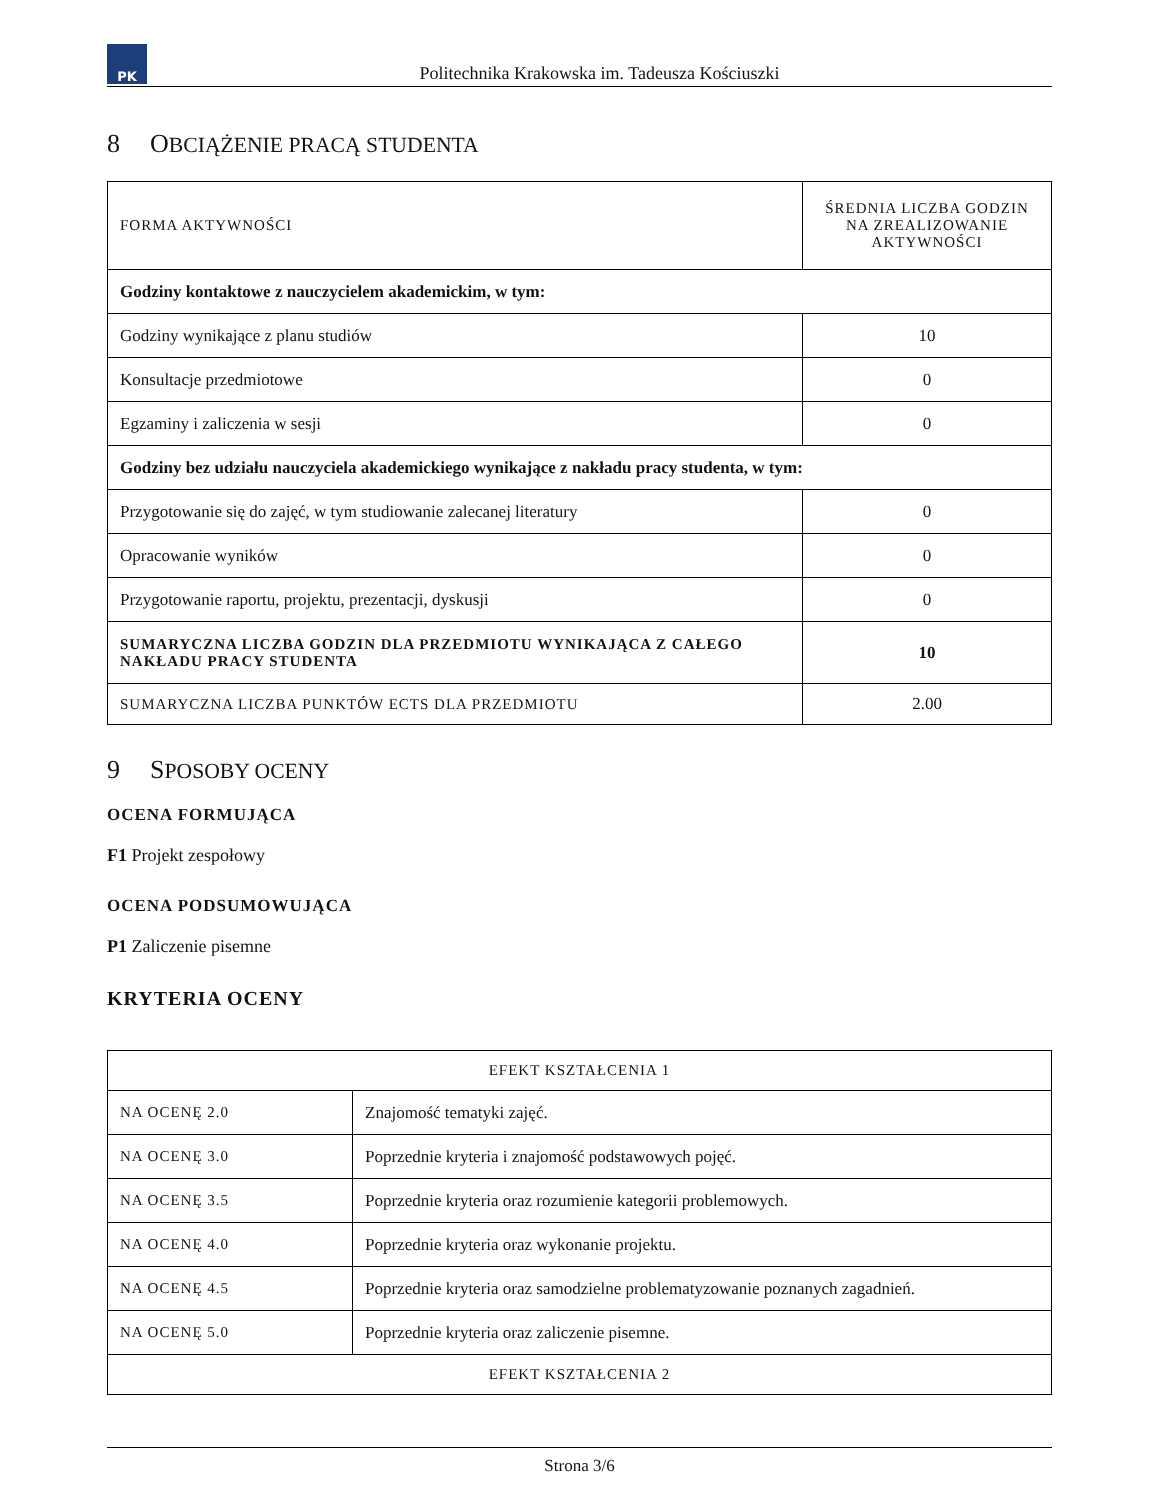PK
Politechnika Krakowska im. Tadeusza Kościuszki
8 OBCIĄŻENIE PRACĄ STUDENTA
| FORMA AKTYWNOŚCI | ŚREDNIA LICZBA GODZIN NA ZREALIZOWANIE AKTYWNOŚCI |
| --- | --- |
| Godziny kontaktowe z nauczycielem akademickim, w tym: | |
| Godziny wynikające z planu studiów | 10 |
| Konsultacje przedmiotowe | 0 |
| Egzaminy i zaliczenia w sesji | 0 |
| Godziny bez udziału nauczyciela akademickiego wynikające z nakładu pracy studenta, w tym: | |
| Przygotowanie się do zajęć, w tym studiowanie zalecanej literatury | 0 |
| Opracowanie wyników | 0 |
| Przygotowanie raportu, projektu, prezentacji, dyskusji | 0 |
| SUMARYCZNA LICZBA GODZIN DLA PRZEDMIOTU WYNIKAJĄCA Z CAŁEGO NAKŁADU PRACY STUDENTA | 10 |
| SUMARYCZNA LICZBA PUNKTÓW ECTS DLA PRZEDMIOTU | 2.00 |
9 SPOSOBY OCENY
OCENA FORMUJĄCA
F1 Projekt zespołowy
OCENA PODSUMOWUJĄCA
P1 Zaliczenie pisemne
KRYTERIA OCENY
| EFEKT KSZTAŁCENIA 1 | |
| --- | --- |
| NA OCENĘ 2.0 | Znajomość tematyki zajęć. |
| NA OCENĘ 3.0 | Poprzednie kryteria i znajomość podstawowych pojęć. |
| NA OCENĘ 3.5 | Poprzednie kryteria oraz rozumienie kategorii problemowych. |
| NA OCENĘ 4.0 | Poprzednie kryteria oraz wykonanie projektu. |
| NA OCENĘ 4.5 | Poprzednie kryteria oraz samodzielne problematyzowanie poznanych zagadnień. |
| NA OCENĘ 5.0 | Poprzednie kryteria oraz zaliczenie pisemne. |
| EFEKT KSZTAŁCENIA 2 | |
Strona 3/6